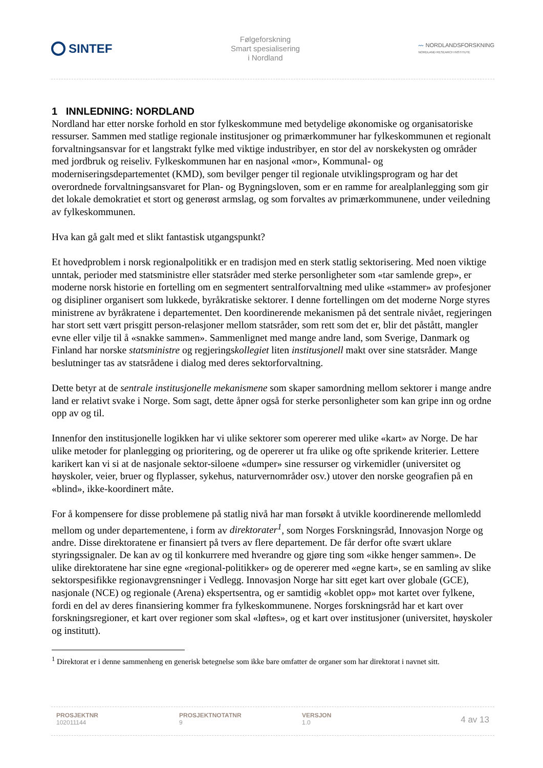SINTEF
Følgeforskning
Smart spesialisering
i Nordland
〰 NORDLANDSFORSKNING
NORDLAND RESEARCH INSTITUTE
1 INNLEDNING: NORDLAND
Nordland har etter norske forhold en stor fylkeskommune med betydelige økonomiske og organisatoriske ressurser. Sammen med statlige regionale institusjoner og primærkommuner har fylkeskommunen et regionalt forvaltningsansvar for et langstrakt fylke med viktige industribyer, en stor del av norskekysten og områder med jordbruk og reiseliv. Fylkeskommunen har en nasjonal «mor», Kommunal- og moderniseringsdepartementet (KMD), som bevilger penger til regionale utviklingsprogram og har det overordnede forvaltningsansvaret for Plan- og Bygningsloven, som er en ramme for arealplanlegging som gir det lokale demokratiet et stort og generøst armslag, og som forvaltes av primærkommunene, under veiledning av fylkeskommunen.
Hva kan gå galt med et slikt fantastisk utgangspunkt?
Et hovedproblem i norsk regionalpolitikk er en tradisjon med en sterk statlig sektorisering. Med noen viktige unntak, perioder med statsministre eller statsråder med sterke personligheter som «tar samlende grep», er moderne norsk historie en fortelling om en segmentert sentralforvaltning med ulike «stammer» av profesjoner og disipliner organisert som lukkede, byråkratiske sektorer. I denne fortellingen om det moderne Norge styres ministrene av byråkratene i departementet. Den koordinerende mekanismen på det sentrale nivået, regjeringen har stort sett vært prisgitt person-relasjoner mellom statsråder, som rett som det er, blir det påstått, mangler evne eller vilje til å «snakke sammen». Sammenlignet med mange andre land, som Sverige, Danmark og Finland har norske statsministre og regjeringskollegiet liten institusjonell makt over sine statsråder. Mange beslutninger tas av statsrådene i dialog med deres sektorforvaltning.
Dette betyr at de sentrale institusjonelle mekanismene som skaper samordning mellom sektorer i mange andre land er relativt svake i Norge. Som sagt, dette åpner også for sterke personligheter som kan gripe inn og ordne opp av og til.
Innenfor den institusjonelle logikken har vi ulike sektorer som opererer med ulike «kart» av Norge. De har ulike metoder for planlegging og prioritering, og de opererer ut fra ulike og ofte sprikende kriterier. Lettere karikert kan vi si at de nasjonale sektor-siloene «dumper» sine ressurser og virkemidler (universitet og høyskoler, veier, bruer og flyplasser, sykehus, naturvernområder osv.) utover den norske geografien på en «blind», ikke-koordinert måte.
For å kompensere for disse problemene på statlig nivå har man forsøkt å utvikle koordinerende mellomledd mellom og under departementene, i form av direktorater<sup>1</sup>, som Norges Forskningsråd, Innovasjon Norge og andre. Disse direktoratene er finansiert på tvers av flere departement. De får derfor ofte svært uklare styringssignaler. De kan av og til konkurrere med hverandre og gjøre ting som «ikke henger sammen». De ulike direktoratene har sine egne «regional-politikker» og de opererer med «egne kart», se en samling av slike sektorspesifikke regionavgrensninger i Vedlegg. Innovasjon Norge har sitt eget kart over globale (GCE), nasjonale (NCE) og regionale (Arena) ekspertsentra, og er samtidig «koblet opp» mot kartet over fylkene, fordi en del av deres finansiering kommer fra fylkeskommunene. Norges forskningsråd har et kart over forskningsregioner, et kart over regioner som skal «løftes», og et kart over institusjoner (universitet, høyskoler og institutt).
<sup>1</sup> Direktorat er i denne sammenheng en generisk betegnelse som ikke bare omfatter de organer som har direktorat i navnet sitt.
PROSJEKTNR
102011144
PROSJEKTNOTATNR
9
VERSJON
1.0
4 av 13